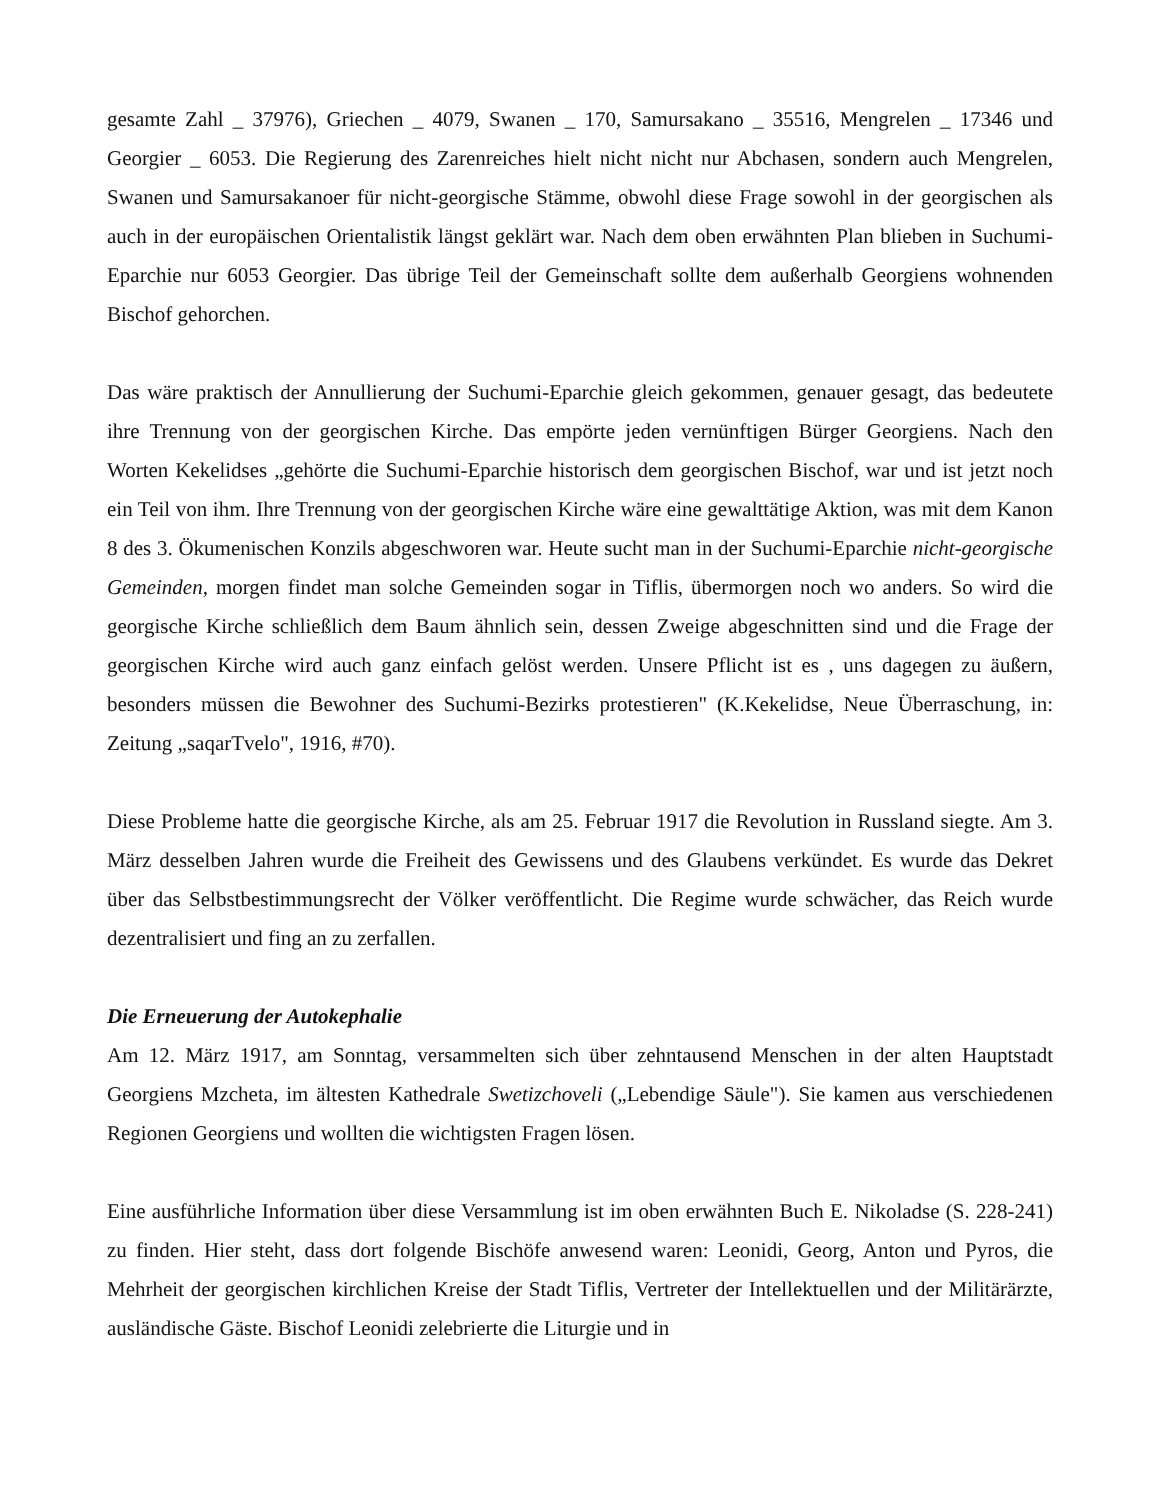gesamte Zahl _ 37976), Griechen _ 4079, Swanen _ 170, Samursakano _ 35516, Mengrelen _ 17346 und Georgier _ 6053. Die Regierung des Zarenreiches hielt nicht nicht nur Abchasen, sondern auch Mengrelen, Swanen und Samursakanoer für nicht-georgische Stämme, obwohl diese Frage sowohl in der georgischen als auch in der europäischen Orientalistik längst geklärt war. Nach dem oben erwähnten Plan blieben in Suchumi-Eparchie nur 6053 Georgier. Das übrige Teil der Gemeinschaft sollte dem außerhalb Georgiens wohnenden Bischof gehorchen.
Das wäre praktisch der Annullierung der Suchumi-Eparchie gleich gekommen, genauer gesagt, das bedeutete ihre Trennung von der georgischen Kirche. Das empörte jeden vernünftigen Bürger Georgiens. Nach den Worten Kekelidses „gehörte die Suchumi-Eparchie historisch dem georgischen Bischof, war und ist jetzt noch ein Teil von ihm. Ihre Trennung von der georgischen Kirche wäre eine gewalttätige Aktion, was mit dem Kanon 8 des 3. Ökumenischen Konzils abgeschworen war. Heute sucht man in der Suchumi-Eparchie nicht-georgische Gemeinden, morgen findet man solche Gemeinden sogar in Tiflis, übermorgen noch wo anders. So wird die georgische Kirche schließlich dem Baum ähnlich sein, dessen Zweige abgeschnitten sind und die Frage der georgischen Kirche wird auch ganz einfach gelöst werden. Unsere Pflicht ist es , uns dagegen zu äußern, besonders müssen die Bewohner des Suchumi-Bezirks protestieren" (K.Kekelidse, Neue Überraschung, in: Zeitung „saqarTvelo", 1916, #70).
Diese Probleme hatte die georgische Kirche, als am 25. Februar 1917 die Revolution in Russland siegte. Am 3. März desselben Jahren wurde die Freiheit des Gewissens und des Glaubens verkündet. Es wurde das Dekret über das Selbstbestimmungsrecht der Völker veröffentlicht. Die Regime wurde schwächer, das Reich wurde dezentralisiert und fing an zu zerfallen.
Die Erneuerung der Autokephalie
Am 12. März 1917, am Sonntag, versammelten sich über zehntausend Menschen in der alten Hauptstadt Georgiens Mzcheta, im ältesten Kathedrale Swetizchoveli („Lebendige Säule"). Sie kamen aus verschiedenen Regionen Georgiens und wollten die wichtigsten Fragen lösen.
Eine ausführliche Information über diese Versammlung ist im oben erwähnten Buch E. Nikoladse (S. 228-241) zu finden. Hier steht, dass dort folgende Bischöfe anwesend waren: Leonidi, Georg, Anton und Pyros, die Mehrheit der georgischen kirchlichen Kreise der Stadt Tiflis, Vertreter der Intellektuellen und der Militärärzte, ausländische Gäste. Bischof Leonidi zelebrierte die Liturgie und in